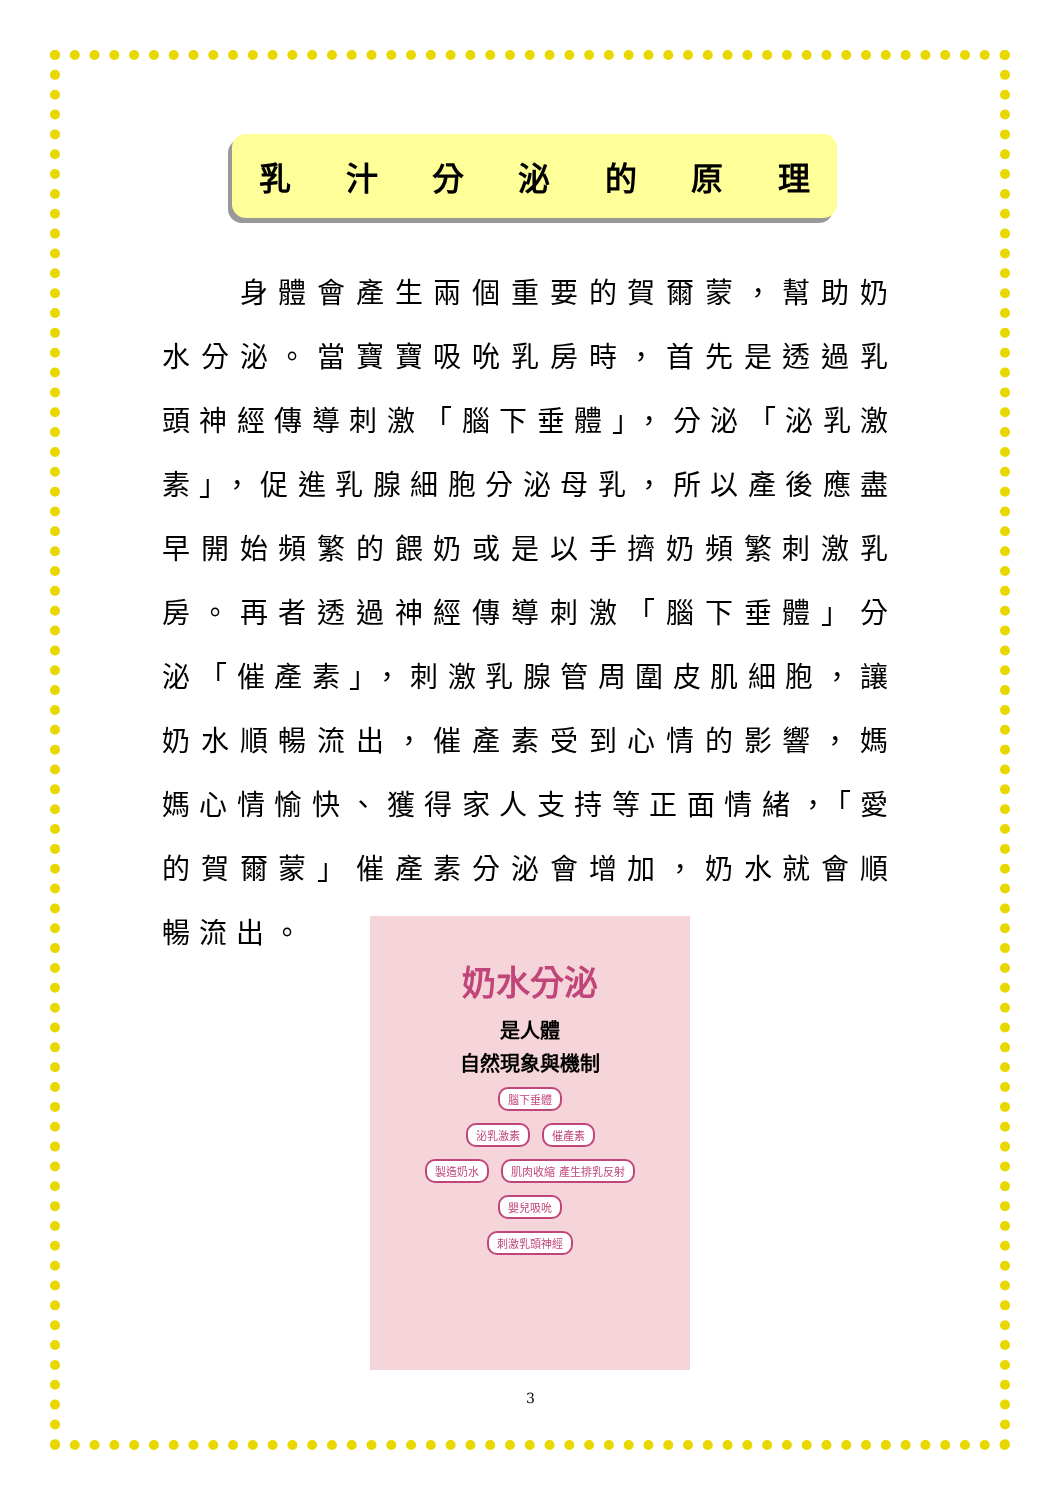乳汁分泌的原理
　　身體會產生兩個重要的賀爾蒙，幫助奶水分泌。當寶寶吸吮乳房時，首先是透過乳頭神經傳導刺激「腦下垂體」，分泌「泌乳激素」，促進乳腺細胞分泌母乳，所以產後應盡早開始頻繁的餵奶或是以手擠奶頻繁刺激乳房。再者透過神經傳導刺激「腦下垂體」分泌「催產素」，刺激乳腺管周圍皮肌細胞，讓奶水順暢流出，催產素受到心情的影響，媽媽心情愉快、獲得家人支持等正面情緒，「愛的賀爾蒙」催產素分泌會增加，奶水就會順暢流出。
奶水分泌
是人體
自然現象與機制
腦下垂體
泌乳激素 催產素
製造奶水 肌肉收縮 產生排乳反射
嬰兒吸吮
刺激乳頭神經
3